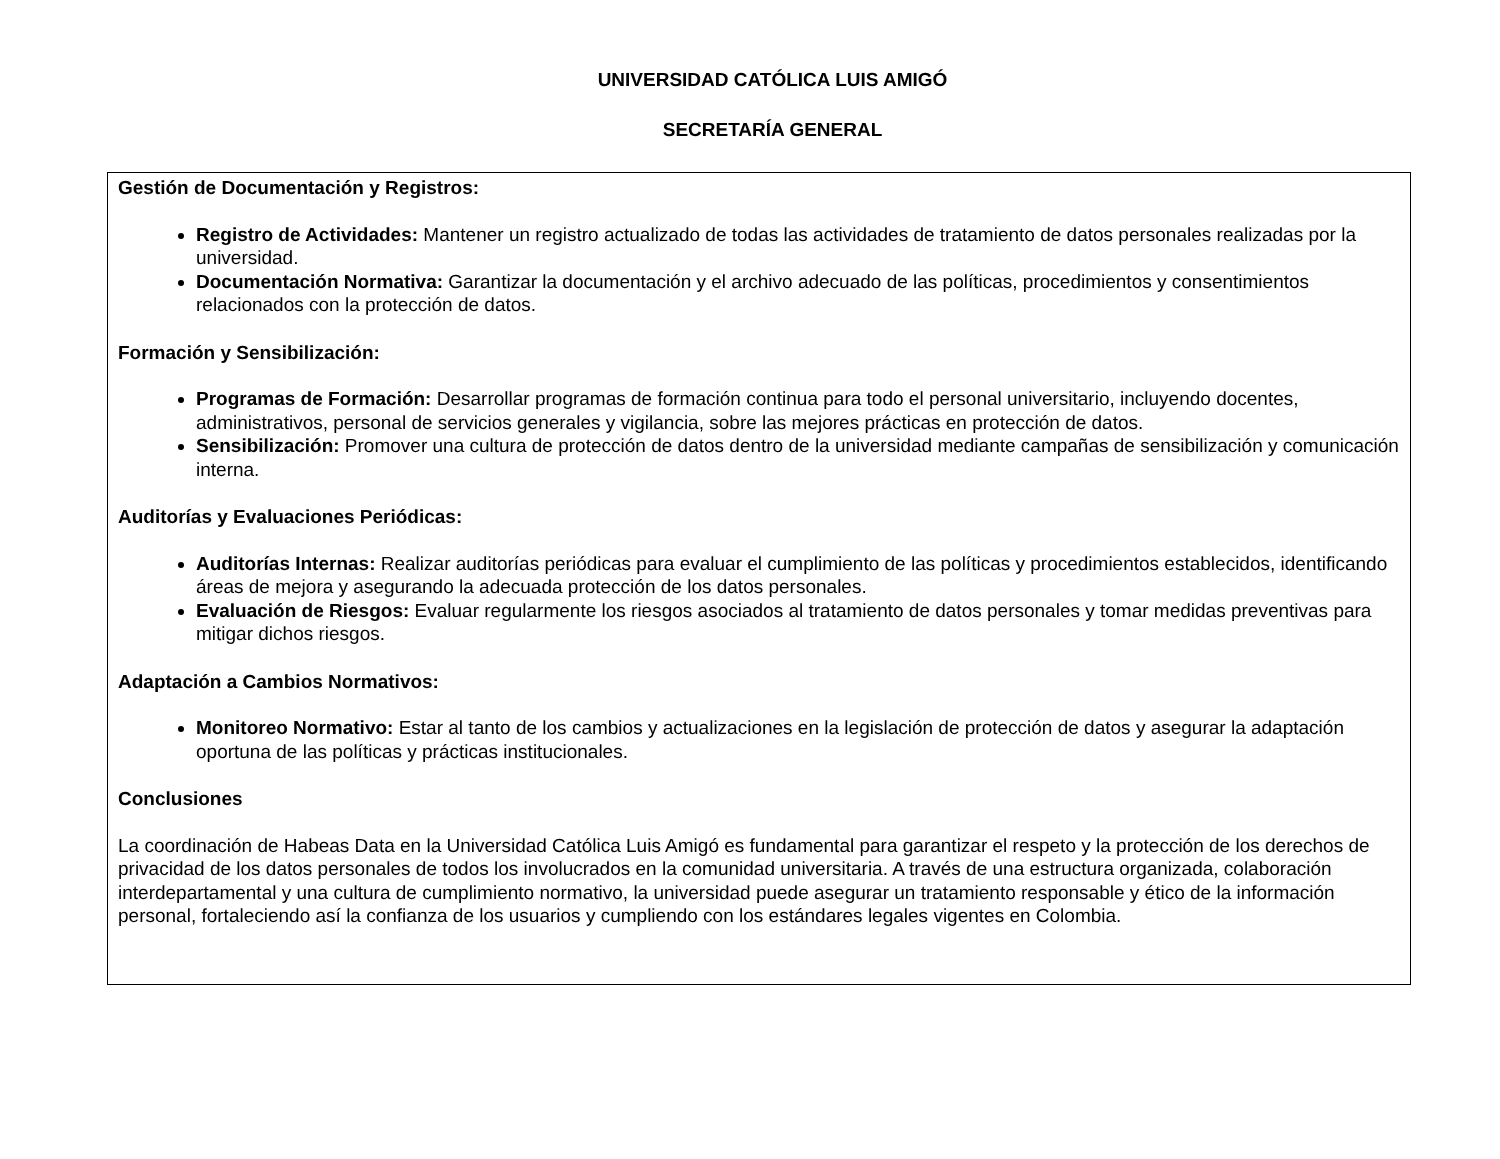UNIVERSIDAD CATÓLICA LUIS AMIGÓ
SECRETARÍA GENERAL
Gestión de Documentación y Registros:
Registro de Actividades: Mantener un registro actualizado de todas las actividades de tratamiento de datos personales realizadas por la universidad.
Documentación Normativa: Garantizar la documentación y el archivo adecuado de las políticas, procedimientos y consentimientos relacionados con la protección de datos.
Formación y Sensibilización:
Programas de Formación: Desarrollar programas de formación continua para todo el personal universitario, incluyendo docentes, administrativos, personal de servicios generales y vigilancia, sobre las mejores prácticas en protección de datos.
Sensibilización: Promover una cultura de protección de datos dentro de la universidad mediante campañas de sensibilización y comunicación interna.
Auditorías y Evaluaciones Periódicas:
Auditorías Internas: Realizar auditorías periódicas para evaluar el cumplimiento de las políticas y procedimientos establecidos, identificando áreas de mejora y asegurando la adecuada protección de los datos personales.
Evaluación de Riesgos: Evaluar regularmente los riesgos asociados al tratamiento de datos personales y tomar medidas preventivas para mitigar dichos riesgos.
Adaptación a Cambios Normativos:
Monitoreo Normativo: Estar al tanto de los cambios y actualizaciones en la legislación de protección de datos y asegurar la adaptación oportuna de las políticas y prácticas institucionales.
Conclusiones
La coordinación de Habeas Data en la Universidad Católica Luis Amigó es fundamental para garantizar el respeto y la protección de los derechos de privacidad de los datos personales de todos los involucrados en la comunidad universitaria. A través de una estructura organizada, colaboración interdepartamental y una cultura de cumplimiento normativo, la universidad puede asegurar un tratamiento responsable y ético de la información personal, fortaleciendo así la confianza de los usuarios y cumpliendo con los estándares legales vigentes en Colombia.